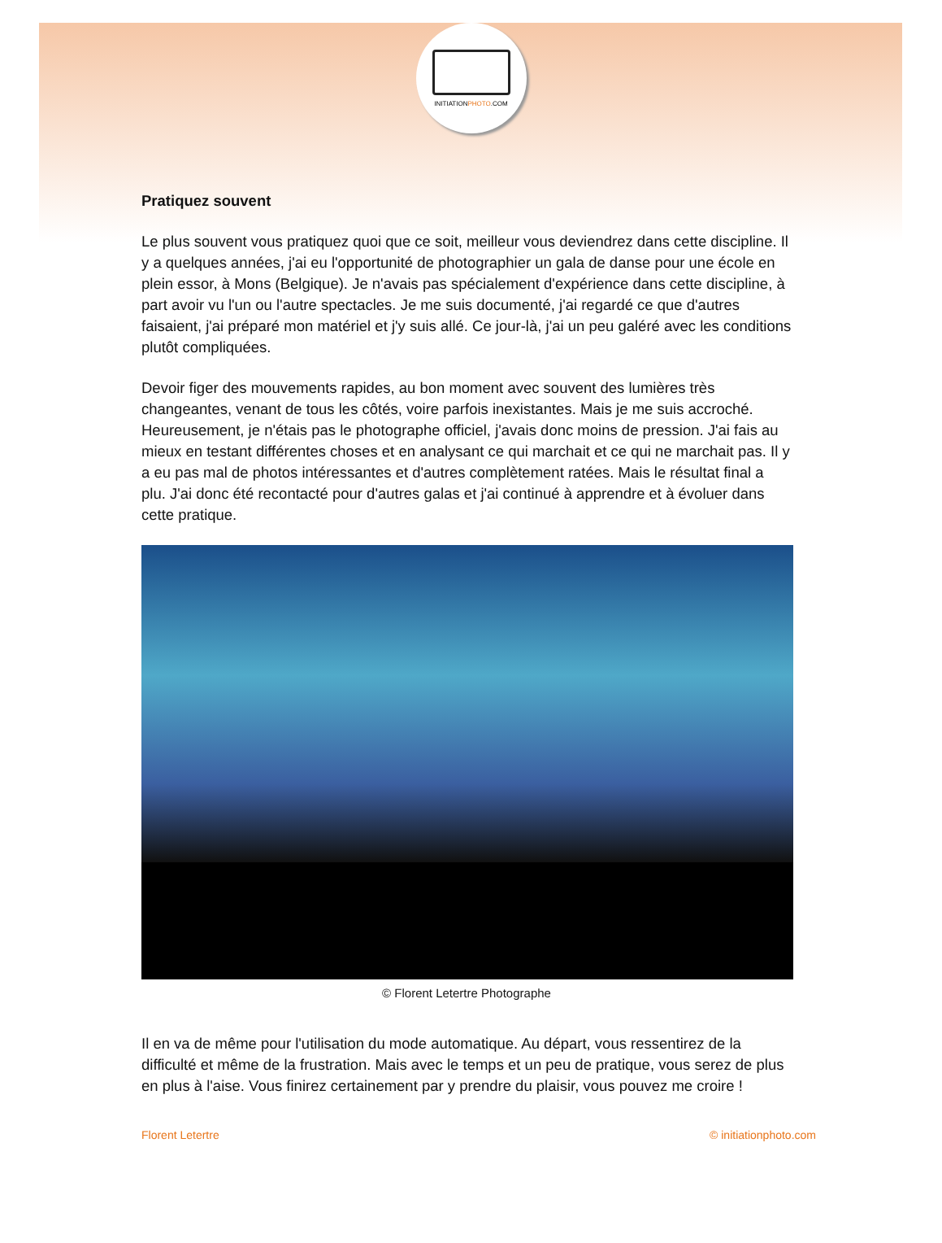INITIATIONPHOTO.COM
Pratiquez souvent
Le plus souvent vous pratiquez quoi que ce soit, meilleur vous deviendrez dans cette discipline. Il y a quelques années, j'ai eu l'opportunité de photographier un gala de danse pour une école en plein essor, à Mons (Belgique). Je n'avais pas spécialement d'expérience dans cette discipline, à part avoir vu l'un ou l'autre spectacles. Je me suis documenté, j'ai regardé ce que d'autres faisaient, j'ai préparé mon matériel et j'y suis allé. Ce jour-là, j'ai un peu galéré avec les conditions plutôt compliquées.
Devoir figer des mouvements rapides, au bon moment avec souvent des lumières très changeantes, venant de tous les côtés, voire parfois inexistantes. Mais je me suis accroché. Heureusement, je n'étais pas le photographe officiel, j'avais donc moins de pression. J'ai fais au mieux en testant différentes choses et en analysant ce qui marchait et ce qui ne marchait pas. Il y a eu pas mal de photos intéressantes et d'autres complètement ratées. Mais le résultat final a plu. J'ai donc été recontacté pour d'autres galas et j'ai continué à apprendre et à évoluer dans cette pratique.
© Florent Letertre Photographe
Il en va de même pour l'utilisation du mode automatique. Au départ, vous ressentirez de la difficulté et même de la frustration. Mais avec le temps et un peu de pratique, vous serez de plus en plus à l'aise. Vous finirez certainement par y prendre du plaisir, vous pouvez me croire !
Florent Letertre © initiationphoto.com